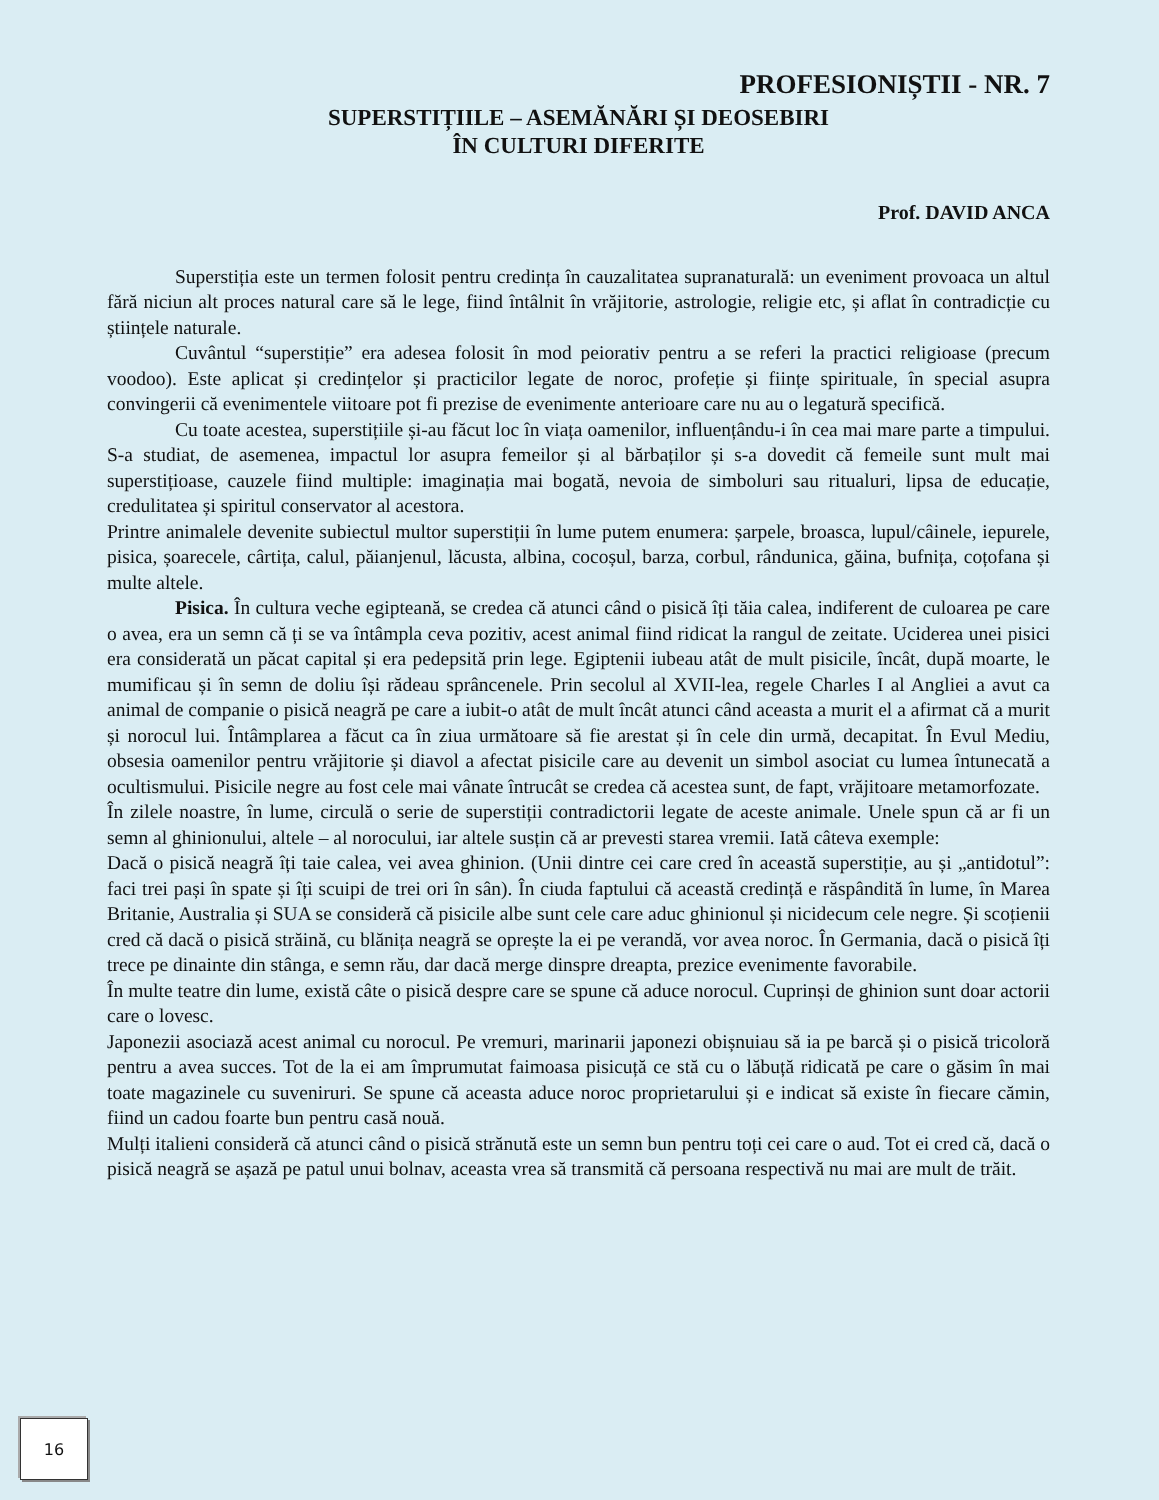PROFESIONIȘTII - NR. 7
SUPERSTIȚIILE – ASEMĂNĂRI ȘI DEOSEBIRI
ÎN CULTURI DIFERITE
Prof. DAVID ANCA
Superstiția este un termen folosit pentru credința în cauzalitatea supranaturală: un eveniment provoaca un altul fără niciun alt proces natural care să le lege, fiind întâlnit în vrăjitorie, astrologie, religie etc, și aflat în contradicție cu științele naturale.
Cuvântul “superstiție” era adesea folosit în mod peiorativ pentru a se referi la practici religioase (precum voodoo). Este aplicat și credințelor și practicilor legate de noroc, profeție și ființe spirituale, în special asupra convingerii că evenimentele viitoare pot fi prezise de evenimente anterioare care nu au o legatură specifică.
Cu toate acestea, superstițiile și-au făcut loc în viața oamenilor, influențându-i în cea mai mare parte a timpului. S-a studiat, de asemenea, impactul lor asupra femeilor și al bărbaților și s-a dovedit că femeile sunt mult mai superstițioase, cauzele fiind multiple: imaginația mai bogată, nevoia de simboluri sau ritualuri, lipsa de educație, credulitatea și spiritul conservator al acestora.
Printre animalele devenite subiectul multor superstiții în lume putem enumera: șarpele, broasca, lupul/câinele, iepurele, pisica, șoarecele, cârtița, calul, păianjenul, lăcusta, albina, cocoșul, barza, corbul, rândunica, găina, bufnița, coțofana și multe altele.
Pisica. În cultura veche egipteană, se credea că atunci când o pisică îți tăia calea, indiferent de culoarea pe care o avea, era un semn că ți se va întâmpla ceva pozitiv, acest animal fiind ridicat la rangul de zeitate. Uciderea unei pisici era considerată un păcat capital și era pedepsită prin lege. Egiptenii iubeau atât de mult pisicile, încât, după moarte, le mumificau și în semn de doliu își rădeau sprâncenele. Prin secolul al XVII-lea, regele Charles I al Angliei a avut ca animal de companie o pisică neagră pe care a iubit-o atât de mult încât atunci când aceasta a murit el a afirmat că a murit și norocul lui. Întâmplarea a făcut ca în ziua următoare să fie arestat și în cele din urmă, decapitat. În Evul Mediu, obsesia oamenilor pentru vrăjitorie și diavol a afectat pisicile care au devenit un simbol asociat cu lumea întunecată a ocultismului. Pisicile negre au fost cele mai vânate întrucât se credea că acestea sunt, de fapt, vrăjitoare metamorfozate.
În zilele noastre, în lume, circulă o serie de superstiții contradictorii legate de aceste animale. Unele spun că ar fi un semn al ghinionului, altele – al norocului, iar altele susțin că ar prevesti starea vremii. Iată câteva exemple:
Dacă o pisică neagră îți taie calea, vei avea ghinion. (Unii dintre cei care cred în această superstiție, au și „antidotul”: faci trei pași în spate și îți scuipi de trei ori în sân). În ciuda faptului că această credință e răspândită în lume, în Marea Britanie, Australia și SUA se consideră că pisicile albe sunt cele care aduc ghinionul și nicidecum cele negre. Și scoțienii cred că dacă o pisică străină, cu blănița neagră se oprește la ei pe verandă, vor avea noroc. În Germania, dacă o pisică îți trece pe dinainte din stânga, e semn rău, dar dacă merge dinspre dreapta, prezice evenimente favorabile.
În multe teatre din lume, există câte o pisică despre care se spune că aduce norocul. Cuprinși de ghinion sunt doar actorii care o lovesc.
Japonezii asociază acest animal cu norocul. Pe vremuri, marinarii japonezi obișnuiau să ia pe barcă și o pisică tricoloră pentru a avea succes. Tot de la ei am împrumutat faimoasa pisicuță ce stă cu o lăbuță ridicată pe care o găsim în mai toate magazinele cu suveniruri. Se spune că aceasta aduce noroc proprietarului și e indicat să existe în fiecare cămin, fiind un cadou foarte bun pentru casă nouă.
Mulți italieni consideră că atunci când o pisică strănută este un semn bun pentru toți cei care o aud. Tot ei cred că, dacă o pisică neagră se așază pe patul unui bolnav, aceasta vrea să transmită că persoana respectivă nu mai are mult de trăit.
16